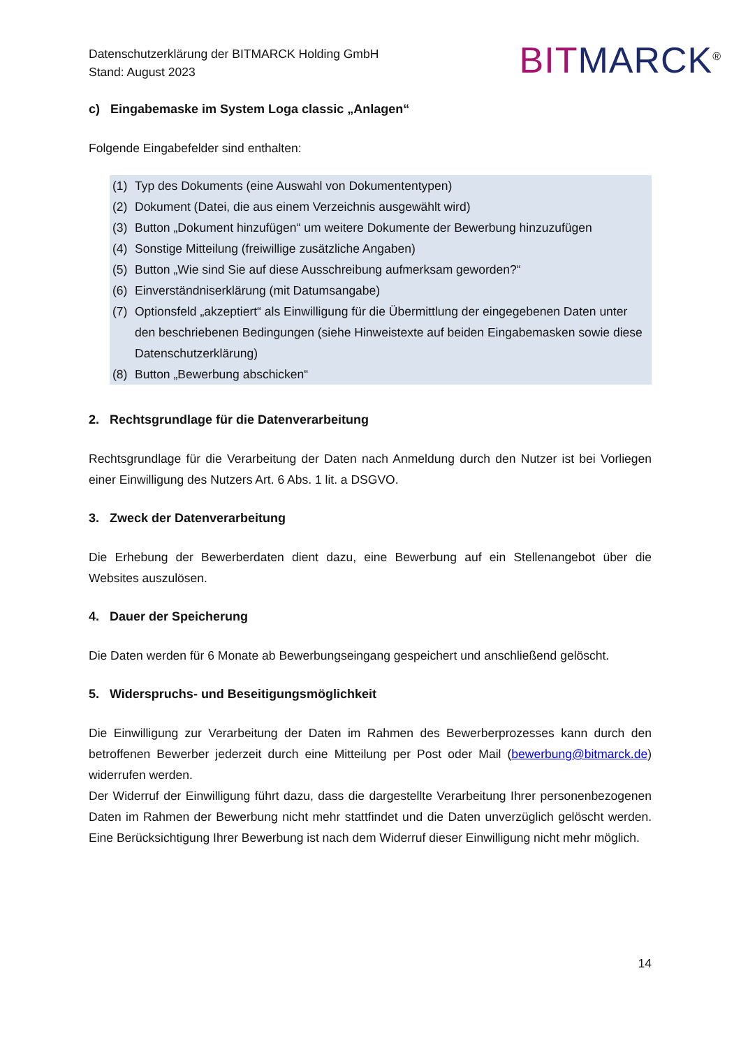Datenschutzerklärung der BITMARCK Holding GmbH
Stand: August 2023
BIT MARCK<sup>®</sup>
c) Eingabemaske im System Loga classic „Anlagen“
Folgende Eingabefelder sind enthalten:
(1) Typ des Dokuments (eine Auswahl von Dokumententypen)
(2) Dokument (Datei, die aus einem Verzeichnis ausgewählt wird)
(3) Button „Dokument hinzufügen“ um weitere Dokumente der Bewerbung hinzuzufügen
(4) Sonstige Mitteilung (freiwillige zusätzliche Angaben)
(5) Button „Wie sind Sie auf diese Ausschreibung aufmerksam geworden?“
(6) Einverständniserklärung (mit Datumsangabe)
(7) Optionsfeld „akzeptiert“ als Einwilligung für die Übermittlung der eingegebenen Daten unter den beschriebenen Bedingungen (siehe Hinweistexte auf beiden Eingabemasken sowie diese Datenschutzerklärung)
(8) Button „Bewerbung abschicken“
2. Rechtsgrundlage für die Datenverarbeitung
Rechtsgrundlage für die Verarbeitung der Daten nach Anmeldung durch den Nutzer ist bei Vorliegen einer Einwilligung des Nutzers Art. 6 Abs. 1 lit. a DSGVO.
3. Zweck der Datenverarbeitung
Die Erhebung der Bewerberdaten dient dazu, eine Bewerbung auf ein Stellenangebot über die Websites auszulösen.
4. Dauer der Speicherung
Die Daten werden für 6 Monate ab Bewerbungseingang gespeichert und anschließend gelöscht.
5. Widerspruchs- und Beseitigungsmöglichkeit
Die Einwilligung zur Verarbeitung der Daten im Rahmen des Bewerberprozesses kann durch den betroffenen Bewerber jederzeit durch eine Mitteilung per Post oder Mail (bewerbung@bitmarck.de) widerrufen werden.
Der Widerruf der Einwilligung führt dazu, dass die dargestellte Verarbeitung Ihrer personenbezogenen Daten im Rahmen der Bewerbung nicht mehr stattfindet und die Daten unverzüglich gelöscht werden. Eine Berücksichtigung Ihrer Bewerbung ist nach dem Widerruf dieser Einwilligung nicht mehr möglich.
14